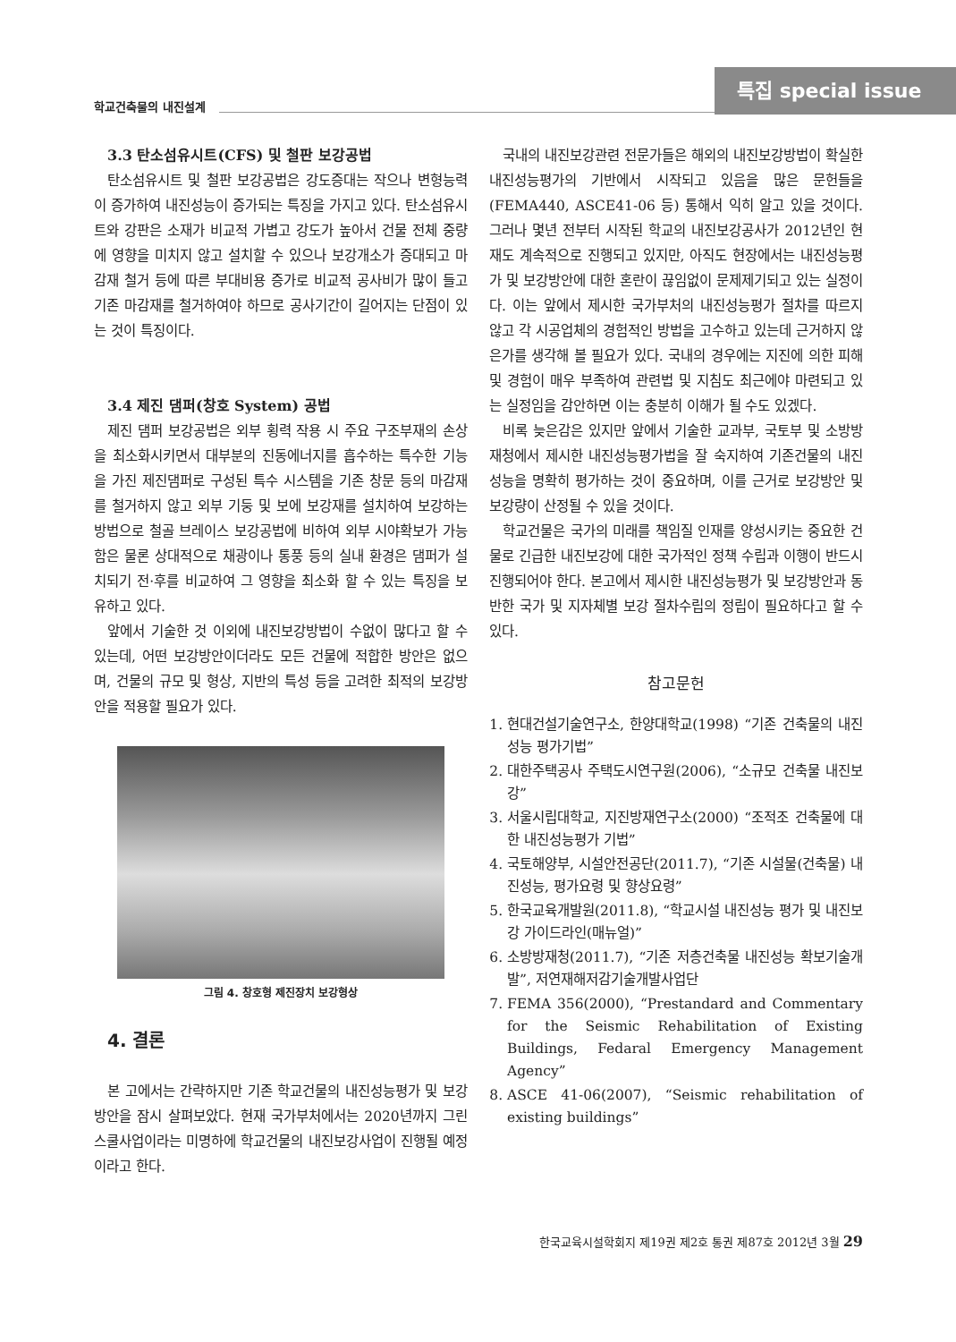학교건축물의 내진설계
특집 special issue
3.3 탄소섬유시트(CFS) 및 철판 보강공법
탄소섬유시트 및 철판 보강공법은 강도증대는 작으나 변형능력이 증가하여 내진성능이 증가되는 특징을 가지고 있다. 탄소섬유시트와 강판은 소재가 비교적 가볍고 강도가 높아서 건물 전체 중량에 영향을 미치지 않고 설치할 수 있으나 보강개소가 증대되고 마감재 철거 등에 따른 부대비용 증가로 비교적 공사비가 많이 들고 기존 마감재를 철거하여야 하므로 공사기간이 길어지는 단점이 있는 것이 특징이다.
3.4 제진 댐퍼(창호 System) 공법
제진 댐퍼 보강공법은 외부 횡력 작용 시 주요 구조부재의 손상을 최소화시키면서 대부분의 진동에너지를 흡수하는 특수한 기능을 가진 제진댐퍼로 구성된 특수 시스템을 기존 창문 등의 마감재를 철거하지 않고 외부 기둥 및 보에 보강재를 설치하여 보강하는 방법으로 철골 브레이스 보강공법에 비하여 외부 시야확보가 가능함은 물론 상대적으로 채광이나 통풍 등의 실내 환경은 댐퍼가 설치되기 전·후를 비교하여 그 영향을 최소화 할 수 있는 특징을 보유하고 있다.
앞에서 기술한 것 이외에 내진보강방법이 수없이 많다고 할 수 있는데, 어떤 보강방안이더라도 모든 건물에 적합한 방안은 없으며, 건물의 규모 및 형상, 지반의 특성 등을 고려한 최적의 보강방안을 적용할 필요가 있다.
그림 4. 창호형 제진장치 보강형상
4. 결론
본 고에서는 간략하지만 기존 학교건물의 내진성능평가 및 보강방안을 잠시 살펴보았다. 현재 국가부처에서는 2020년까지 그린스쿨사업이라는 미명하에 학교건물의 내진보강사업이 진행될 예정이라고 한다.
국내의 내진보강관련 전문가들은 해외의 내진보강방법이 확실한 내진성능평가의 기반에서 시작되고 있음을 많은 문헌들을(FEMA440, ASCE41-06 등) 통해서 익히 알고 있을 것이다. 그러나 몇년 전부터 시작된 학교의 내진보강공사가 2012년인 현재도 계속적으로 진행되고 있지만, 아직도 현장에서는 내진성능평가 및 보강방안에 대한 혼란이 끊임없이 문제제기되고 있는 실정이다. 이는 앞에서 제시한 국가부처의 내진성능평가 절차를 따르지 않고 각 시공업체의 경험적인 방법을 고수하고 있는데 근거하지 않은가를 생각해 볼 필요가 있다. 국내의 경우에는 지진에 의한 피해 및 경험이 매우 부족하여 관련법 및 지침도 최근에야 마련되고 있는 실정임을 감안하면 이는 충분히 이해가 될 수도 있겠다.
비록 늦은감은 있지만 앞에서 기술한 교과부, 국토부 및 소방방재청에서 제시한 내진성능평가법을 잘 숙지하여 기존건물의 내진성능을 명확히 평가하는 것이 중요하며, 이를 근거로 보강방안 및 보강량이 산정될 수 있을 것이다.
학교건물은 국가의 미래를 책임질 인재를 양성시키는 중요한 건물로 긴급한 내진보강에 대한 국가적인 정책 수립과 이행이 반드시 진행되어야 한다. 본고에서 제시한 내진성능평가 및 보강방안과 동반한 국가 및 지자체별 보강 절차수립의 정립이 필요하다고 할 수 있다.
참고문헌
1. 현대건설기술연구소, 한양대학교(1998) “기존 건축물의 내진성능 평가기법”
2. 대한주택공사 주택도시연구원(2006), “소규모 건축물 내진보강”
3. 서울시립대학교, 지진방재연구소(2000) “조적조 건축물에 대한 내진성능평가 기법”
4. 국토해양부, 시설안전공단(2011.7), “기존 시설물(건축물) 내진성능, 평가요령 및 향상요령”
5. 한국교육개발원(2011.8), “학교시설 내진성능 평가 및 내진보강 가이드라인(매뉴얼)”
6. 소방방재청(2011.7), “기존 저층건축물 내진성능 확보기술개발”, 저연재해저감기술개발사업단
7. FEMA 356(2000), “Prestandard and Commentary for the Seismic Rehabilitation of Existing Buildings, Fedaral Emergency Management Agency”
8. ASCE 41-06(2007), “Seismic rehabilitation of existing buildings”
한국교육시설학회지 제19권 제2호 통권 제87호 2012년 3월 29